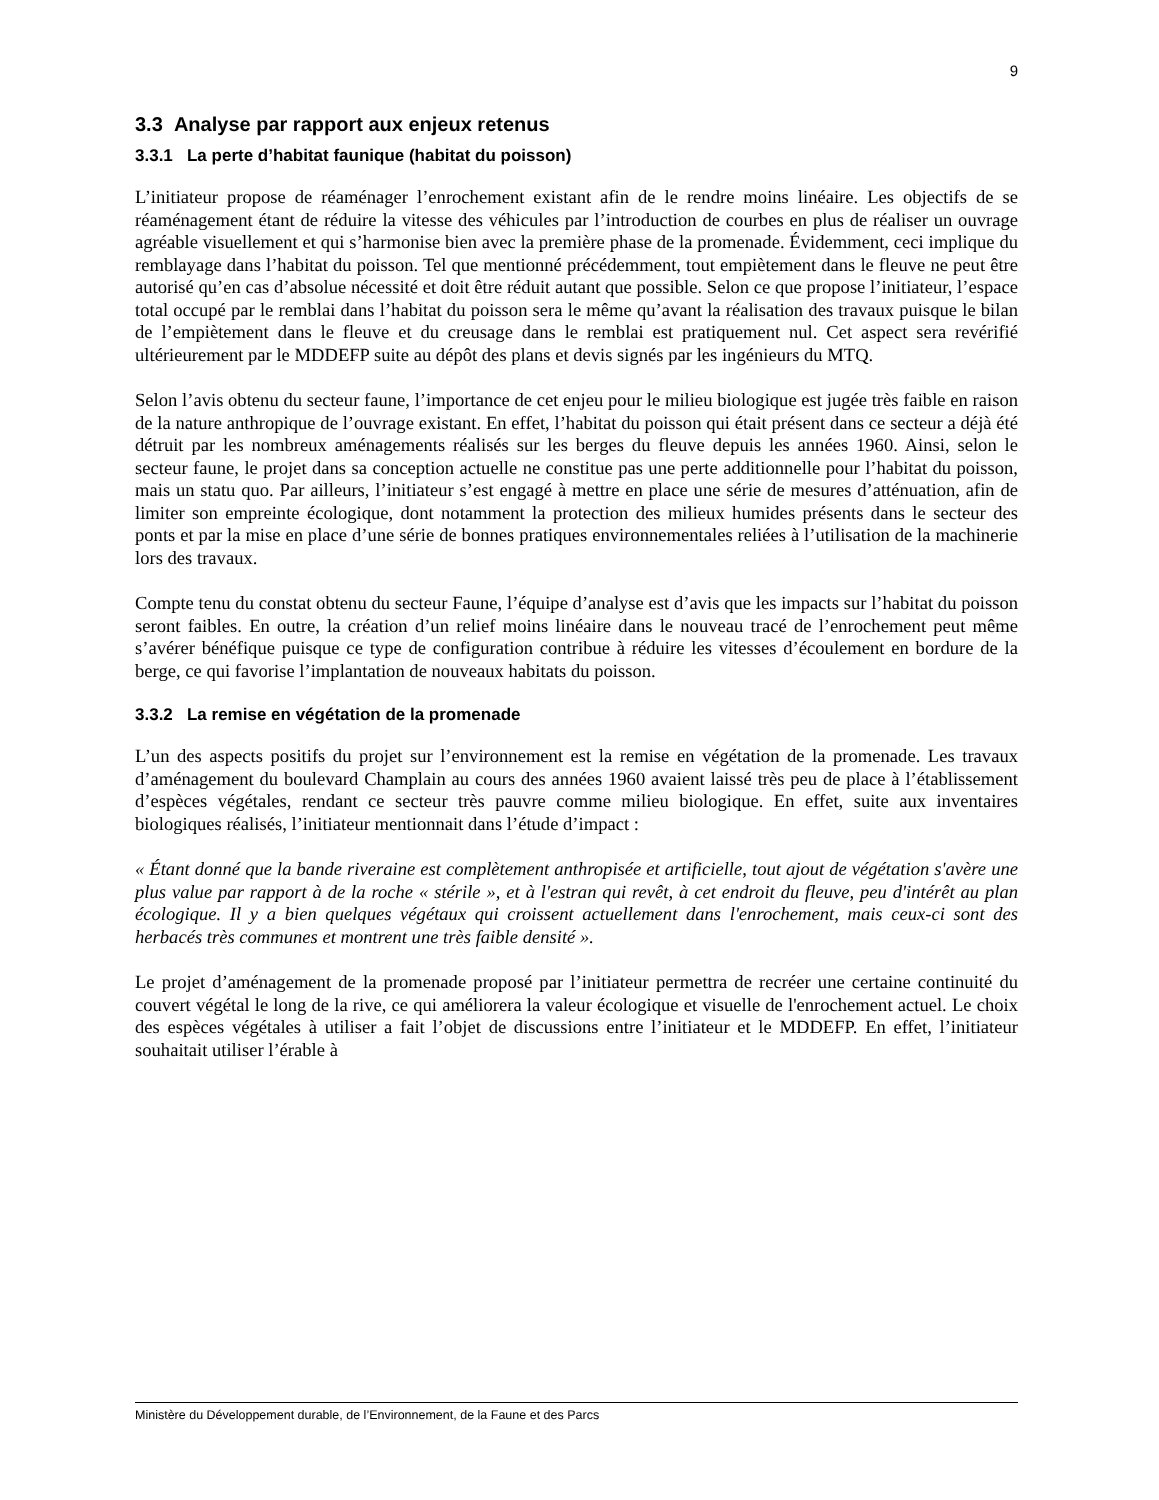9
3.3 Analyse par rapport aux enjeux retenus
3.3.1 La perte d’habitat faunique (habitat du poisson)
L’initiateur propose de réaménager l’enrochement existant afin de le rendre moins linéaire. Les objectifs de se réaménagement étant de réduire la vitesse des véhicules par l’introduction de courbes en plus de réaliser un ouvrage agréable visuellement et qui s’harmonise bien avec la première phase de la promenade. Évidemment, ceci implique du remblayage dans l’habitat du poisson. Tel que mentionné précédemment, tout empiètement dans le fleuve ne peut être autorisé qu’en cas d’absolue nécessité et doit être réduit autant que possible. Selon ce que propose l’initiateur, l’espace total occupé par le remblai dans l’habitat du poisson sera le même qu’avant la réalisation des travaux puisque le bilan de l’empiètement dans le fleuve et du creusage dans le remblai est pratiquement nul. Cet aspect sera revérifié ultérieurement par le MDDEFP suite au dépôt des plans et devis signés par les ingénieurs du MTQ.
Selon l’avis obtenu du secteur faune, l’importance de cet enjeu pour le milieu biologique est jugée très faible en raison de la nature anthropique de l’ouvrage existant. En effet, l’habitat du poisson qui était présent dans ce secteur a déjà été détruit par les nombreux aménagements réalisés sur les berges du fleuve depuis les années 1960. Ainsi, selon le secteur faune, le projet dans sa conception actuelle ne constitue pas une perte additionnelle pour l’habitat du poisson, mais un statu quo. Par ailleurs, l’initiateur s’est engagé à mettre en place une série de mesures d’atténuation, afin de limiter son empreinte écologique, dont notamment la protection des milieux humides présents dans le secteur des ponts et par la mise en place d’une série de bonnes pratiques environnementales reliées à l’utilisation de la machinerie lors des travaux.
Compte tenu du constat obtenu du secteur Faune, l’équipe d’analyse est d’avis que les impacts sur l’habitat du poisson seront faibles. En outre, la création d’un relief moins linéaire dans le nouveau tracé de l’enrochement peut même s’avérer bénéfique puisque ce type de configuration contribue à réduire les vitesses d’écoulement en bordure de la berge, ce qui favorise l’implantation de nouveaux habitats du poisson.
3.3.2 La remise en végétation de la promenade
L’un des aspects positifs du projet sur l’environnement est la remise en végétation de la promenade. Les travaux d’aménagement du boulevard Champlain au cours des années 1960 avaient laissé très peu de place à l’établissement d’espèces végétales, rendant ce secteur très pauvre comme milieu biologique. En effet, suite aux inventaires biologiques réalisés, l’initiateur mentionnait dans l’étude d’impact :
« Étant donné que la bande riveraine est complètement anthropisée et artificielle, tout ajout de végétation s'avère une plus value par rapport à de la roche « stérile », et à l'estran qui revêt, à cet endroit du fleuve, peu d'intérêt au plan écologique. Il y a bien quelques végétaux qui croissent actuellement dans l'enrochement, mais ceux-ci sont des herbacés très communes et montrent une très faible densité ».
Le projet d’aménagement de la promenade proposé par l’initiateur permettra de recréer une certaine continuité du couvert végétal le long de la rive, ce qui améliorera la valeur écologique et visuelle de l'enrochement actuel. Le choix des espèces végétales à utiliser a fait l’objet de discussions entre l’initiateur et le MDDEFP. En effet, l’initiateur souhaitait utiliser l’érable à
Ministère du Développement durable, de l’Environnement, de la Faune et des Parcs